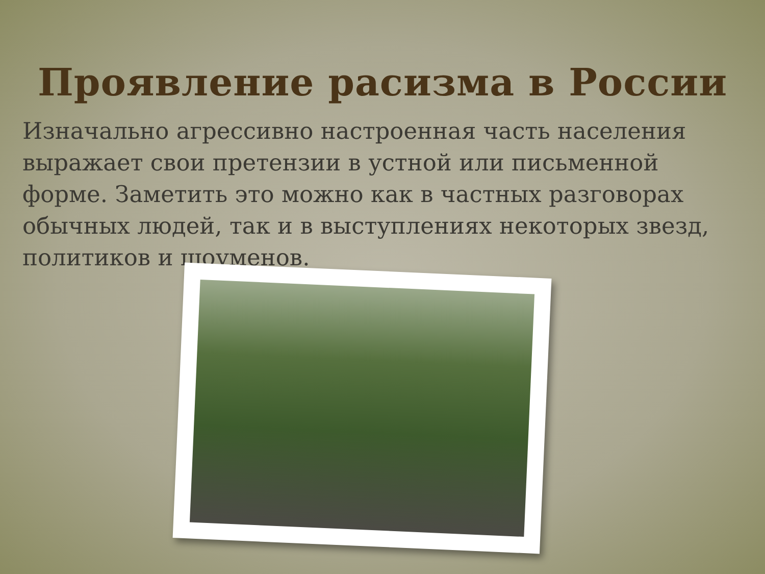Проявление расизма в России
Изначально агрессивно настроенная часть населения выражает свои претензии в устной или письменной форме. Заметить это можно как в частных разговорах обычных людей, так и в выступлениях некоторых звезд, политиков и шоуменов.